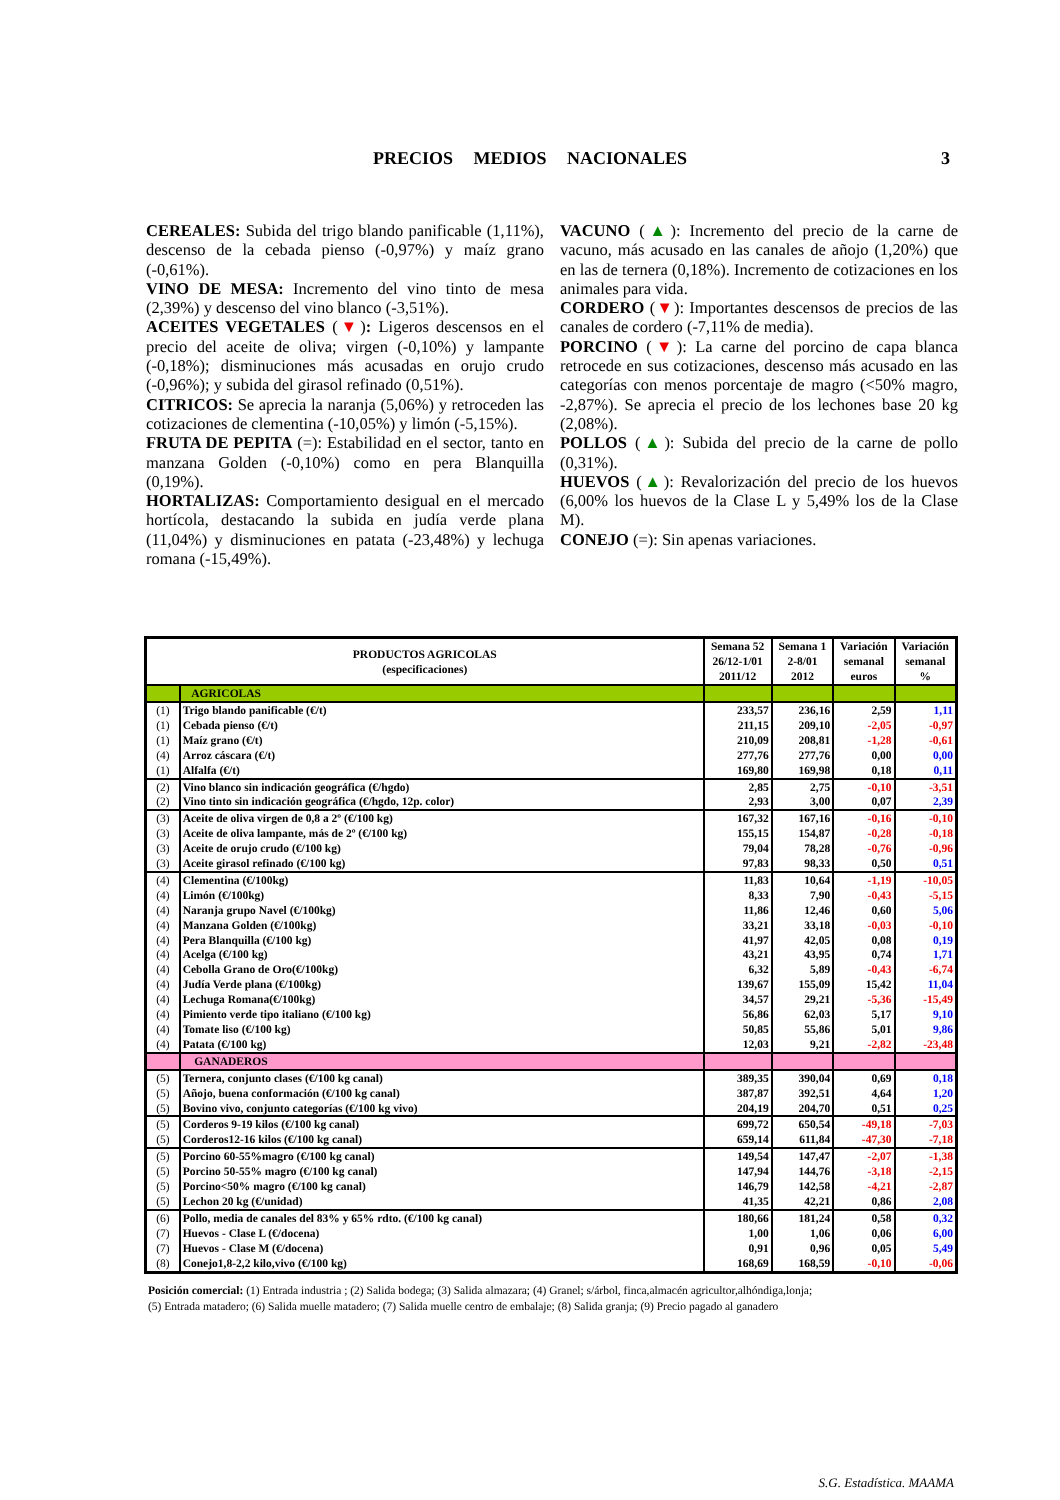PRECIOS MEDIOS NACIONALES
3
CEREALES: Subida del trigo blando panificable (1,11%), descenso de la cebada pienso (-0,97%) y maíz grano (-0,61%).
VINO DE MESA: Incremento del vino tinto de mesa (2,39%) y descenso del vino blanco (-3,51%).
ACEITES VEGETALES (▼): Ligeros descensos en el precio del aceite de oliva; virgen (-0,10%) y lampante (-0,18%); disminuciones más acusadas en orujo crudo (-0,96%); y subida del girasol refinado (0,51%).
CITRICOS: Se aprecia la naranja (5,06%) y retroceden las cotizaciones de clementina (-10,05%) y limón (-5,15%).
FRUTA DE PEPITA (=): Estabilidad en el sector, tanto en manzana Golden (-0,10%) como en pera Blanquilla (0,19%).
HORTALIZAS: Comportamiento desigual en el mercado hortícola, destacando la subida en judía verde plana (11,04%) y disminuciones en patata (-23,48%) y lechuga romana (-15,49%).
VACUNO (▲): Incremento del precio de la carne de vacuno, más acusado en las canales de añojo (1,20%) que en las de ternera (0,18%). Incremento de cotizaciones en los animales para vida.
CORDERO (▼): Importantes descensos de precios de las canales de cordero (-7,11% de media).
PORCINO (▼): La carne del porcino de capa blanca retrocede en sus cotizaciones, descenso más acusado en las categorías con menos porcentaje de magro (<50% magro, -2,87%). Se aprecia el precio de los lechones base 20 kg (2,08%).
POLLOS (▲): Subida del precio de la carne de pollo (0,31%).
HUEVOS (▲): Revalorización del precio de los huevos (6,00% los huevos de la Clase L y 5,49% los de la Clase M).
CONEJO (=): Sin apenas variaciones.
| PRODUCTOS AGRICOLAS (especificaciones) | | Semana 52 26/12-1/01 2011/12 | Semana 1 2-8/01 2012 | Variación semanal euros | Variación semanal % |
| --- | --- | --- | --- | --- | --- |
| | AGRICOLAS | | | | |
| (1) | Trigo blando panificable (€/t) | 233,57 | 236,16 | 2,59 | 1,11 |
| (1) | Cebada pienso (€/t) | 211,15 | 209,10 | -2,05 | -0,97 |
| (1) | Maíz grano (€/t) | 210,09 | 208,81 | -1,28 | -0,61 |
| (4) | Arroz cáscara (€/t) | 277,76 | 277,76 | 0,00 | 0,00 |
| (1) | Alfalfa (€/t) | 169,80 | 169,98 | 0,18 | 0,11 |
| (2) | Vino blanco sin indicación geográfica (€/hgdo) | 2,85 | 2,75 | -0,10 | -3,51 |
| (2) | Vino tinto sin indicación geográfica (€/hgdo, 12p. color) | 2,93 | 3,00 | 0,07 | 2,39 |
| (3) | Aceite de oliva virgen de 0,8 a 2º (€/100 kg) | 167,32 | 167,16 | -0,16 | -0,10 |
| (3) | Aceite de oliva lampante, más de 2º (€/100 kg) | 155,15 | 154,87 | -0,28 | -0,18 |
| (3) | Aceite de orujo crudo (€/100 kg) | 79,04 | 78,28 | -0,76 | -0,96 |
| (3) | Aceite girasol refinado (€/100 kg) | 97,83 | 98,33 | 0,50 | 0,51 |
| (4) | Clementina (€/100kg) | 11,83 | 10,64 | -1,19 | -10,05 |
| (4) | Limón (€/100kg) | 8,33 | 7,90 | -0,43 | -5,15 |
| (4) | Naranja grupo Navel (€/100kg) | 11,86 | 12,46 | 0,60 | 5,06 |
| (4) | Manzana Golden (€/100kg) | 33,21 | 33,18 | -0,03 | -0,10 |
| (4) | Pera Blanquilla (€/100 kg) | 41,97 | 42,05 | 0,08 | 0,19 |
| (4) | Acelga (€/100 kg) | 43,21 | 43,95 | 0,74 | 1,71 |
| (4) | Cebolla Grano de Oro(€/100kg) | 6,32 | 5,89 | -0,43 | -6,74 |
| (4) | Judía Verde plana (€/100kg) | 139,67 | 155,09 | 15,42 | 11,04 |
| (4) | Lechuga Romana(€/100kg) | 34,57 | 29,21 | -5,36 | -15,49 |
| (4) | Pimiento verde tipo italiano (€/100 kg) | 56,86 | 62,03 | 5,17 | 9,10 |
| (4) | Tomate liso (€/100 kg) | 50,85 | 55,86 | 5,01 | 9,86 |
| (4) | Patata (€/100 kg) | 12,03 | 9,21 | -2,82 | -23,48 |
| | GANADEROS | | | | |
| (5) | Ternera, conjunto clases (€/100 kg canal) | 389,35 | 390,04 | 0,69 | 0,18 |
| (5) | Añojo, buena conformación (€/100 kg canal) | 387,87 | 392,51 | 4,64 | 1,20 |
| (5) | Bovino vivo, conjunto categorías (€/100 kg vivo) | 204,19 | 204,70 | 0,51 | 0,25 |
| (5) | Corderos 9-19 kilos (€/100 kg canal) | 699,72 | 650,54 | -49,18 | -7,03 |
| (5) | Corderos12-16 kilos (€/100 kg canal) | 659,14 | 611,84 | -47,30 | -7,18 |
| (5) | Porcino 60-55%magro (€/100 kg canal) | 149,54 | 147,47 | -2,07 | -1,38 |
| (5) | Porcino 50-55% magro (€/100 kg canal) | 147,94 | 144,76 | -3,18 | -2,15 |
| (5) | Porcino<50% magro (€/100 kg canal) | 146,79 | 142,58 | -4,21 | -2,87 |
| (5) | Lechon 20 kg (€/unidad) | 41,35 | 42,21 | 0,86 | 2,08 |
| (6) | Pollo, media de canales del 83% y 65% rdto. (€/100 kg canal) | 180,66 | 181,24 | 0,58 | 0,32 |
| (7) | Huevos - Clase L (€/docena) | 1,00 | 1,06 | 0,06 | 6,00 |
| (7) | Huevos - Clase M (€/docena) | 0,91 | 0,96 | 0,05 | 5,49 |
| (8) | Conejo1,8-2,2 kilo,vivo (€/100 kg) | 168,69 | 168,59 | -0,10 | -0,06 |
Posición comercial: (1) Entrada industria ; (2) Salida bodega; (3) Salida almazara; (4) Granel; s/árbol, finca,almacén agricultor,alhóndiga,lonja;
(5) Entrada matadero; (6) Salida muelle matadero; (7) Salida muelle centro de embalaje; (8) Salida granja; (9) Precio pagado al ganadero
S.G. Estadística. MAAMA